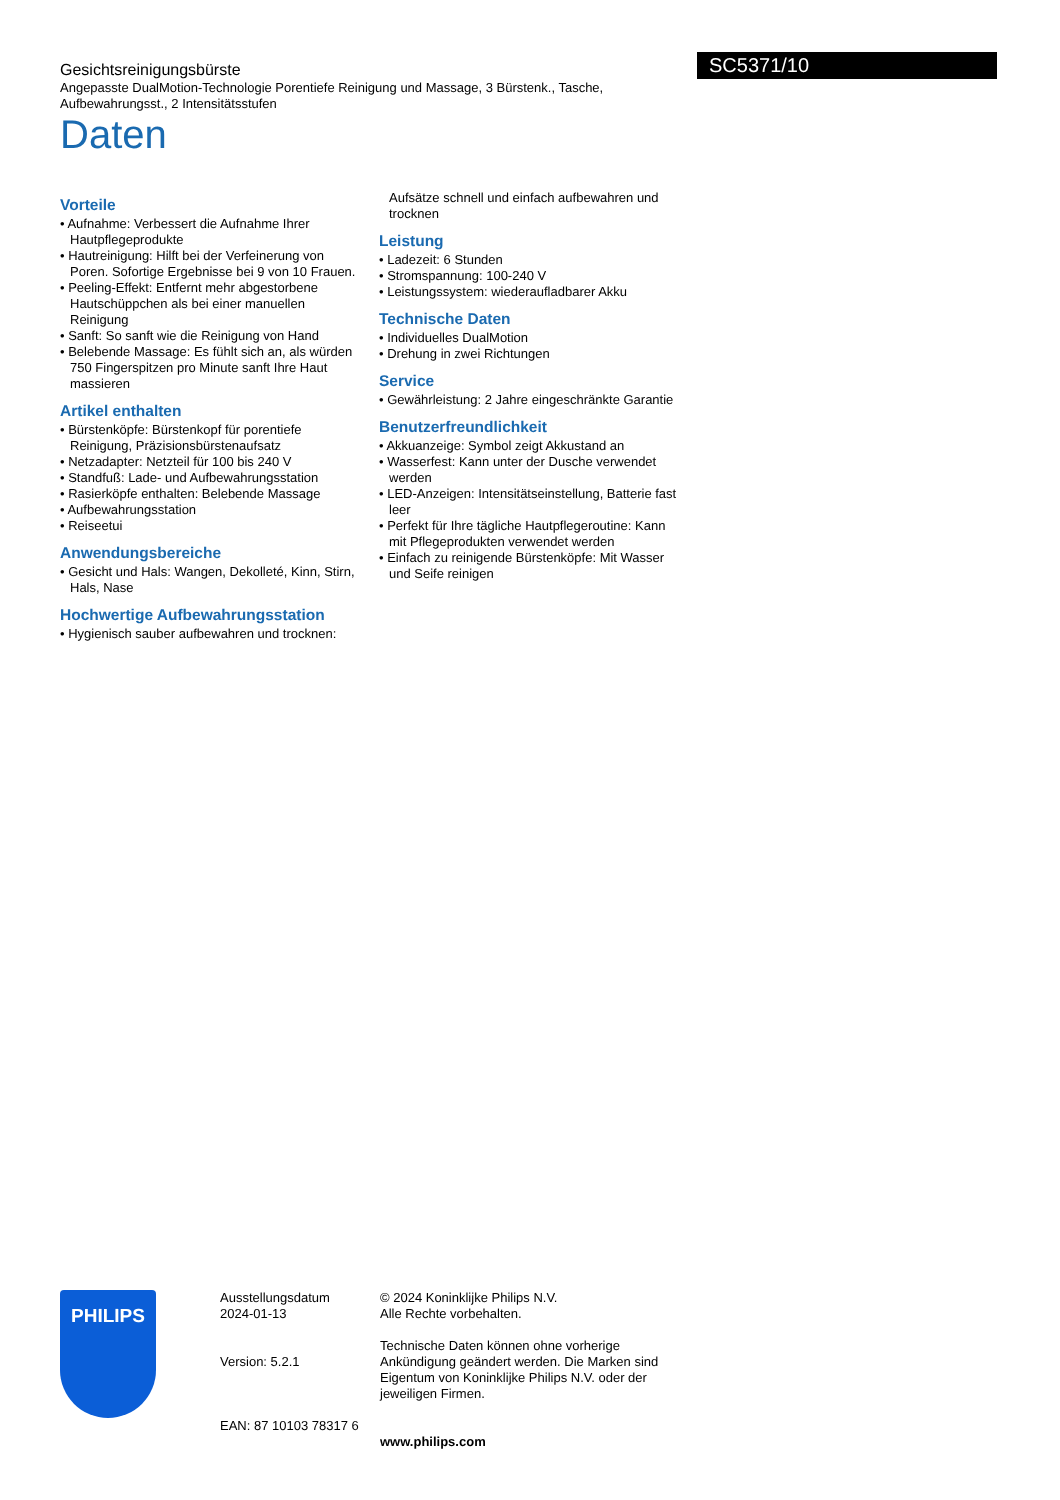SC5371/10
Gesichtsreinigungsbürste
Angepasste DualMotion-Technologie Porentiefe Reinigung und Massage, 3 Bürstenk., Tasche, Aufbewahrungsst., 2 Intensitätsstufen
Daten
Vorteile
• Aufnahme: Verbessert die Aufnahme Ihrer Hautpflegeprodukte
• Hautreinigung: Hilft bei der Verfeinerung von Poren. Sofortige Ergebnisse bei 9 von 10 Frauen.
• Peeling-Effekt: Entfernt mehr abgestorbene Hautschüppchen als bei einer manuellen Reinigung
• Sanft: So sanft wie die Reinigung von Hand
• Belebende Massage: Es fühlt sich an, als würden 750 Fingerspitzen pro Minute sanft Ihre Haut massieren
Artikel enthalten
• Bürstenköpfe: Bürstenkopf für porentiefe Reinigung, Präzisionsbürstenaufsatz
• Netzadapter: Netzteil für 100 bis 240 V
• Standfuß: Lade- und Aufbewahrungsstation
• Rasierköpfe enthalten: Belebende Massage
• Aufbewahrungsstation
• Reiseetui
Anwendungsbereiche
• Gesicht und Hals: Wangen, Dekolleté, Kinn, Stirn, Hals, Nase
Hochwertige Aufbewahrungsstation
• Hygienisch sauber aufbewahren und trocknen:
Aufsätze schnell und einfach aufbewahren und trocknen
Leistung
• Ladezeit: 6 Stunden
• Stromspannung: 100-240 V
• Leistungssystem: wiederaufladbarer Akku
Technische Daten
• Individuelles DualMotion
• Drehung in zwei Richtungen
Service
• Gewährleistung: 2 Jahre eingeschränkte Garantie
Benutzerfreundlichkeit
• Akkuanzeige: Symbol zeigt Akkustand an
• Wasserfest: Kann unter der Dusche verwendet werden
• LED-Anzeigen: Intensitätseinstellung, Batterie fast leer
• Perfekt für Ihre tägliche Hautpflegeroutine: Kann mit Pflegeprodukten verwendet werden
• Einfach zu reinigende Bürstenköpfe: Mit Wasser und Seife reinigen
PHILIPS
Ausstellungsdatum
2024-01-13
Version: 5.2.1
EAN: 87 10103 78317 6
© 2024 Koninklijke Philips N.V.
Alle Rechte vorbehalten.
Technische Daten können ohne vorherige Ankündigung geändert werden. Die Marken sind Eigentum von Koninklijke Philips N.V. oder der jeweiligen Firmen.
www.philips.com